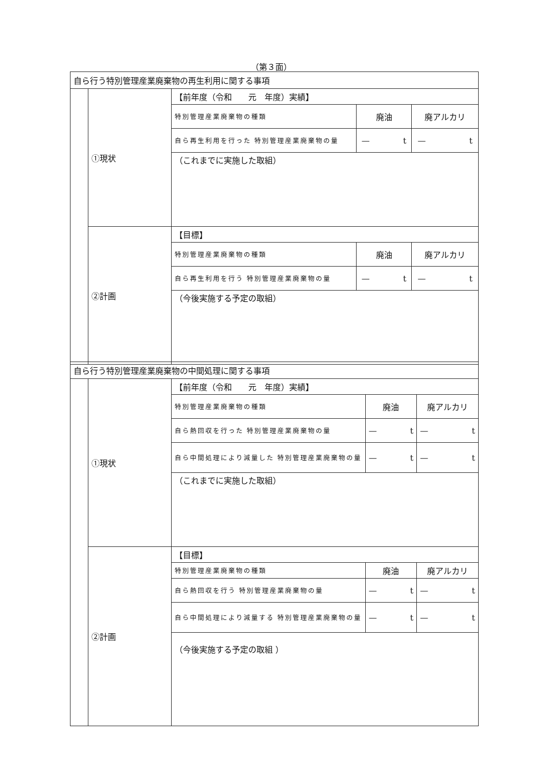（第３面）
| 自ら行う特別管理産業廃棄物の再生利用に関する事項 | | | | |
| | ①現状 | 【前年度（令和 元 年度）実績】 | | |
| | | 特別管理産業廃棄物の種類 | 廃油 | 廃アルカリ |
| | | 自ら再生利用を行った 特別管理産業廃棄物の量 | — t | — t |
| | | （これまでに実施した取組） | | |
| | ②計画 | 【目標】 | | |
| | | 特別管理産業廃棄物の種類 | 廃油 | 廃アルカリ |
| | | 自ら再生利用を行う 特別管理産業廃棄物の量 | — t | — t |
| | | （今後実施する予定の取組） | | |
| 自ら行う特別管理産業廃棄物の中間処理に関する事項 | | | | |
| | ①現状 | 【前年度（令和 元 年度）実績】 | | |
| | | 特別管理産業廃棄物の種類 | 廃油 | 廃アルカリ |
| | | 自ら熱回収を行った 特別管理産業廃棄物の量 | — t | — t |
| | | 自ら中間処理により減量した 特別管理産業廃棄物の量 | — t | — t |
| | | （これまでに実施した取組） | | |
| | ②計画 | 【目標】 | | |
| | | 特別管理産業廃棄物の種類 | 廃油 | 廃アルカリ |
| | | 自ら熱回収を行う 特別管理産業廃棄物の量 | — t | — t |
| | | 自ら中間処理により減量する 特別管理産業廃棄物の量 | — t | — t |
| | | （今後実施する予定の取組 ） | | |